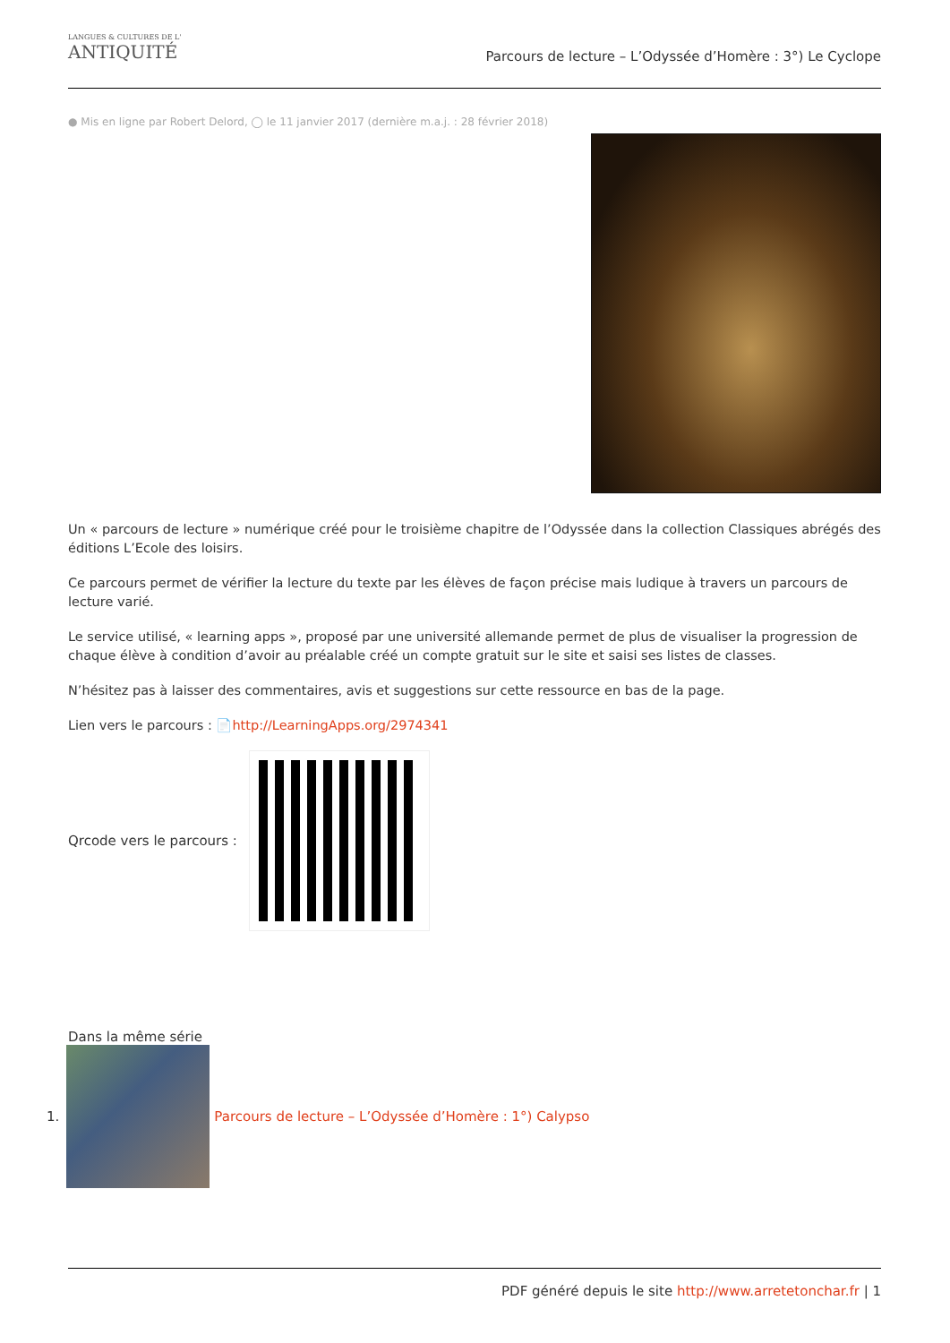LANGUES & CULTURES DE L'
ANTIQUITÉ
Parcours de lecture – L’Odyssée d’Homère : 3°) Le Cyclope
● Mis en ligne par Robert Delord, ◯ le 11 janvier 2017 (dernière m.a.j. : 28 février 2018)
Un « parcours de lecture » numérique créé pour le troisième chapitre de l’Odyssée dans la collection Classiques abrégés des éditions L’Ecole des loisirs.
Ce parcours permet de vérifier la lecture du texte par les élèves de façon précise mais ludique à travers un parcours de lecture varié.
Le service utilisé, « learning apps », proposé par une université allemande permet de plus de visualiser la progression de chaque élève à condition d’avoir au préalable créé un compte gratuit sur le site et saisi ses listes de classes.
N’hésitez pas à laisser des commentaires, avis et suggestions sur cette ressource en bas de la page.
Lien vers le parcours : 📄http://LearningApps.org/2974341
Qrcode vers le parcours :
Dans la même série
1.
Parcours de lecture – L’Odyssée d’Homère : 1°) Calypso
PDF généré depuis le site http://www.arretetonchar.fr | 1